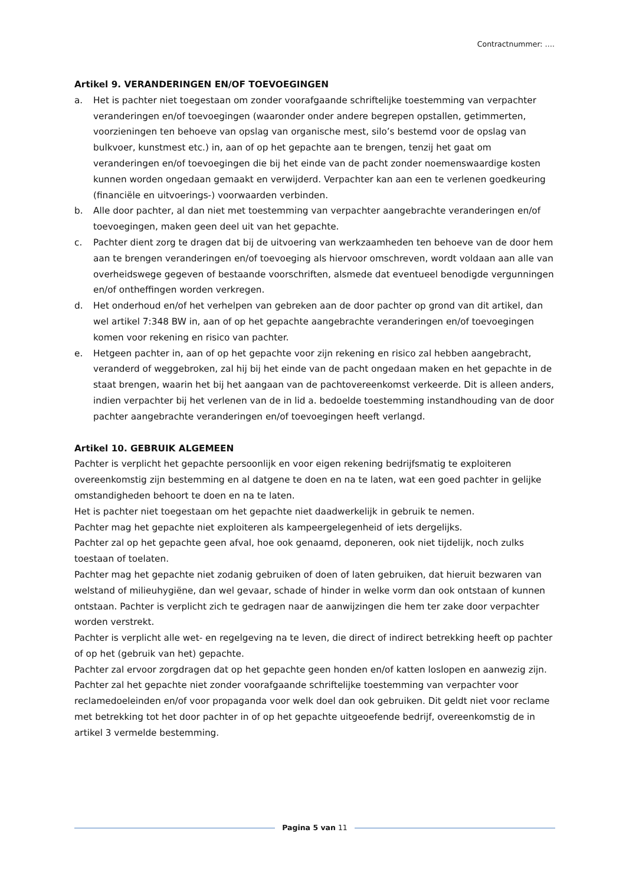Contractnummer: ….
Artikel 9. VERANDERINGEN EN/OF TOEVOEGINGEN
a. Het is pachter niet toegestaan om zonder voorafgaande schriftelijke toestemming van verpachter veranderingen en/of toevoegingen (waaronder onder andere begrepen opstallen, getimmerten, voorzieningen ten behoeve van opslag van organische mest, silo’s bestemd voor de opslag van bulkvoer, kunstmest etc.) in, aan of op het gepachte aan te brengen, tenzij het gaat om veranderingen en/of toevoegingen die bij het einde van de pacht zonder noemenswaardige kosten kunnen worden ongedaan gemaakt en verwijderd. Verpachter kan aan een te verlenen goedkeuring (financiële en uitvoerings-) voorwaarden verbinden.
b. Alle door pachter, al dan niet met toestemming van verpachter aangebrachte veranderingen en/of toevoegingen, maken geen deel uit van het gepachte.
c. Pachter dient zorg te dragen dat bij de uitvoering van werkzaamheden ten behoeve van de door hem aan te brengen veranderingen en/of toevoeging als hiervoor omschreven, wordt voldaan aan alle van overheidswege gegeven of bestaande voorschriften, alsmede dat eventueel benodigde vergunningen en/of ontheffingen worden verkregen.
d. Het onderhoud en/of het verhelpen van gebreken aan de door pachter op grond van dit artikel, dan wel artikel 7:348 BW in, aan of op het gepachte aangebrachte veranderingen en/of toevoegingen komen voor rekening en risico van pachter.
e. Hetgeen pachter in, aan of op het gepachte voor zijn rekening en risico zal hebben aangebracht, veranderd of weggebroken, zal hij bij het einde van de pacht ongedaan maken en het gepachte in de staat brengen, waarin het bij het aangaan van de pachtovereenkomst verkeerde. Dit is alleen anders, indien verpachter bij het verlenen van de in lid a. bedoelde toestemming instandhouding van de door pachter aangebrachte veranderingen en/of toevoegingen heeft verlangd.
Artikel 10. GEBRUIK ALGEMEEN
Pachter is verplicht het gepachte persoonlijk en voor eigen rekening bedrijfsmatig te exploiteren overeenkomstig zijn bestemming en al datgene te doen en na te laten, wat een goed pachter in gelijke omstandigheden behoort te doen en na te laten.
Het is pachter niet toegestaan om het gepachte niet daadwerkelijk in gebruik te nemen.
Pachter mag het gepachte niet exploiteren als kampeergelegenheid of iets dergelijks.
Pachter zal op het gepachte geen afval, hoe ook genaamd, deponeren, ook niet tijdelijk, noch zulks toestaan of toelaten.
Pachter mag het gepachte niet zodanig gebruiken of doen of laten gebruiken, dat hieruit bezwaren van welstand of milieuhygiëne, dan wel gevaar, schade of hinder in welke vorm dan ook ontstaan of kunnen ontstaan. Pachter is verplicht zich te gedragen naar de aanwijzingen die hem ter zake door verpachter worden verstrekt.
Pachter is verplicht alle wet- en regelgeving na te leven, die direct of indirect betrekking heeft op pachter of op het (gebruik van het) gepachte.
Pachter zal ervoor zorgdragen dat op het gepachte geen honden en/of katten loslopen en aanwezig zijn.
Pachter zal het gepachte niet zonder voorafgaande schriftelijke toestemming van verpachter voor reclamedoeleinden en/of voor propaganda voor welk doel dan ook gebruiken. Dit geldt niet voor reclame met betrekking tot het door pachter in of op het gepachte uitgeoefende bedrijf, overeenkomstig de in artikel 3 vermelde bestemming.
Pagina 5 van 11